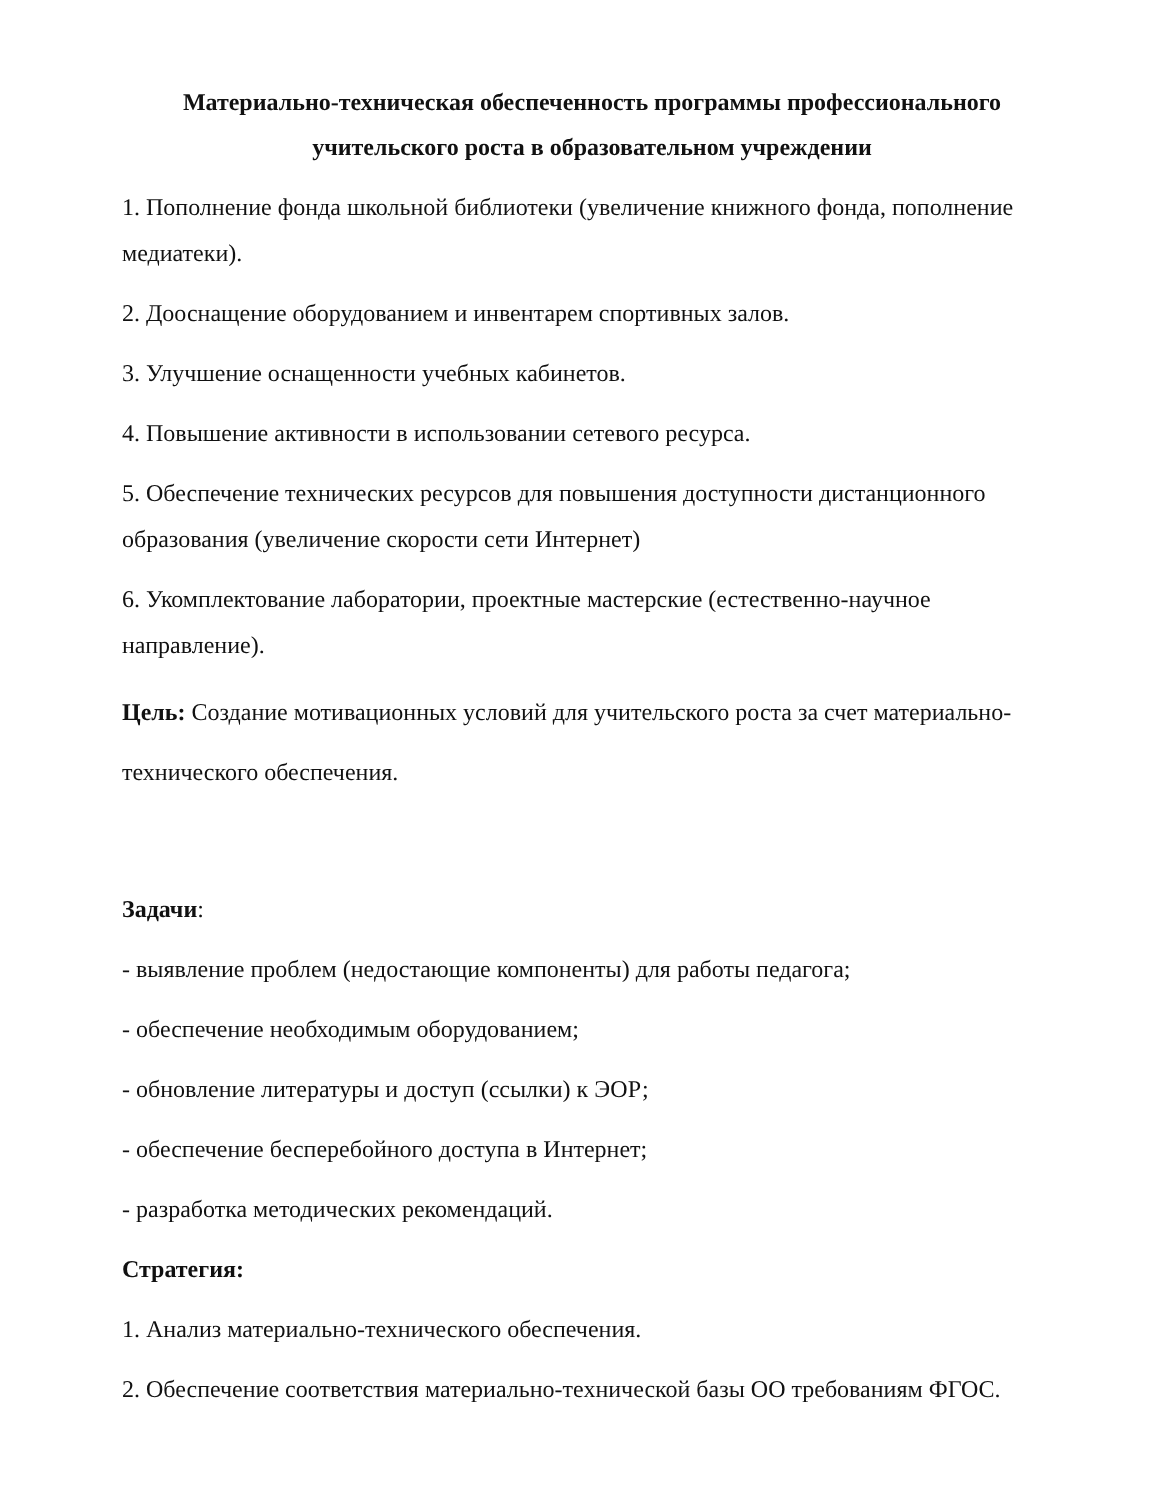Материально-техническая обеспеченность программы профессионального учительского роста в образовательном учреждении
1. Пополнение фонда школьной библиотеки (увеличение книжного фонда, пополнение медиатеки).
2. Дооснащение оборудованием и инвентарем спортивных залов.
3. Улучшение оснащенности учебных кабинетов.
4. Повышение активности в использовании сетевого ресурса.
5. Обеспечение технических ресурсов для повышения доступности дистанционного образования (увеличение скорости сети Интернет)
6. Укомплектование лаборатории, проектные мастерские (естественно-научное направление).
Цель: Создание мотивационных условий для учительского роста за счет материально- технического обеспечения.
Задачи:
- выявление проблем (недостающие компоненты) для работы педагога;
- обеспечение необходимым оборудованием;
- обновление литературы и доступ (ссылки) к ЭОР;
- обеспечение бесперебойного доступа в Интернет;
- разработка методических рекомендаций.
Стратегия:
1. Анализ материально-технического обеспечения.
2. Обеспечение соответствия материально-технической базы ОО требованиям ФГОС.